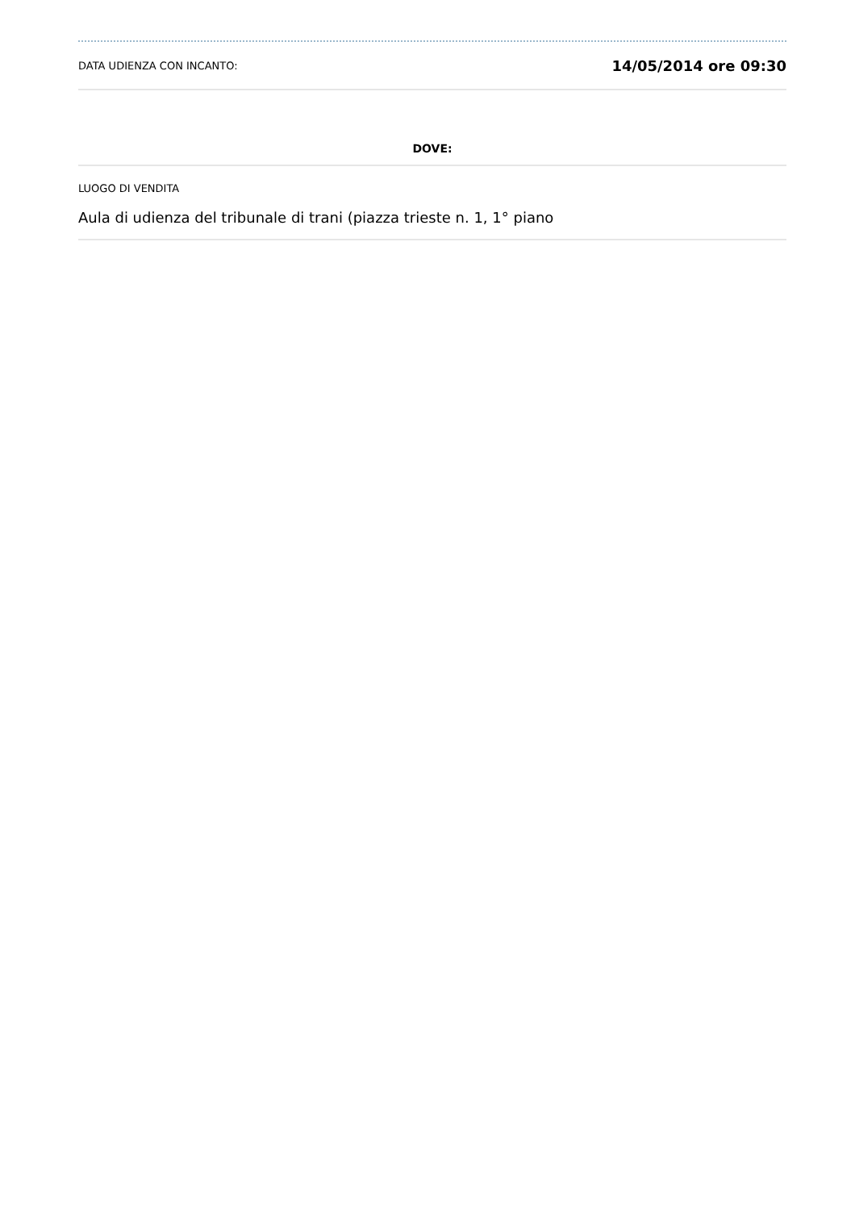DATA UDIENZA CON INCANTO: 14/05/2014 ore 09:30
DOVE:
LUOGO DI VENDITA
Aula di udienza del tribunale di trani (piazza trieste n. 1, 1° piano